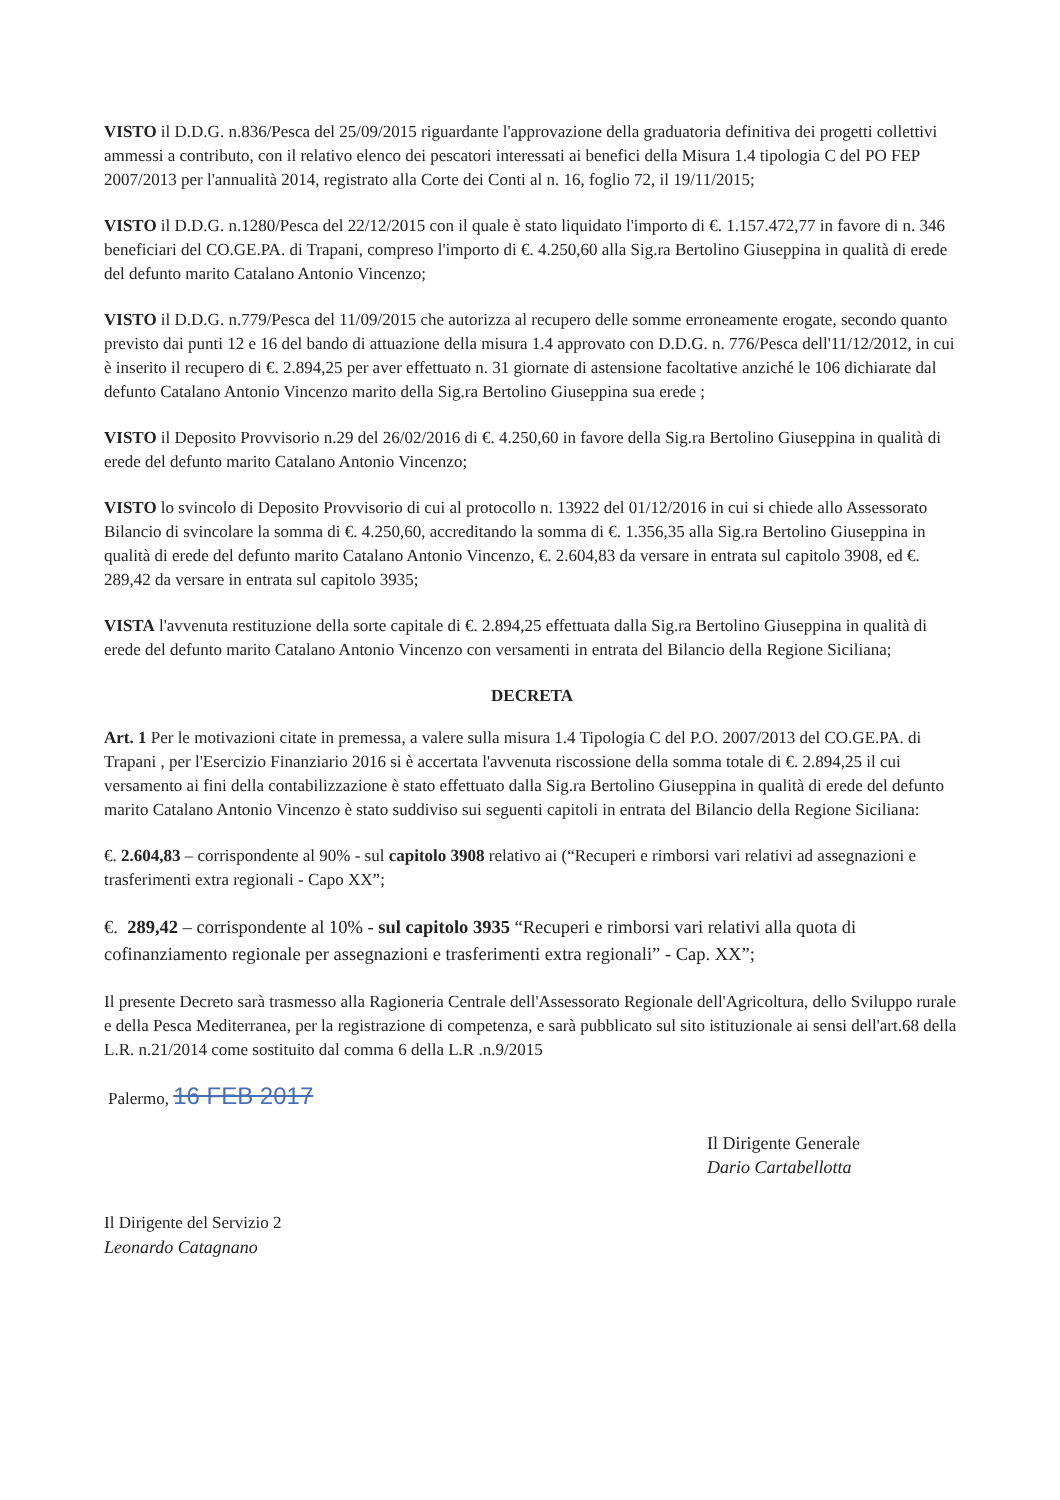VISTO il D.D.G. n.836/Pesca del 25/09/2015 riguardante l'approvazione della graduatoria definitiva dei progetti collettivi ammessi a contributo, con il relativo elenco dei pescatori interessati ai benefici della Misura 1.4 tipologia C del PO FEP 2007/2013 per l'annualità 2014, registrato alla Corte dei Conti al n. 16, foglio 72, il 19/11/2015;
VISTO il D.D.G. n.1280/Pesca del 22/12/2015 con il quale è stato liquidato l'importo di €. 1.157.472,77 in favore di n. 346 beneficiari del CO.GE.PA. di Trapani, compreso l'importo di €. 4.250,60 alla Sig.ra Bertolino Giuseppina in qualità di erede del defunto marito Catalano Antonio Vincenzo;
VISTO il D.D.G. n.779/Pesca del 11/09/2015 che autorizza al recupero delle somme erroneamente erogate, secondo quanto previsto dai punti 12 e 16 del bando di attuazione della misura 1.4 approvato con D.D.G. n. 776/Pesca dell'11/12/2012, in cui è inserito il recupero di €. 2.894,25 per aver effettuato n. 31 giornate di astensione facoltative anziché le 106 dichiarate dal defunto Catalano Antonio Vincenzo marito della Sig.ra Bertolino Giuseppina sua erede ;
VISTO il Deposito Provvisorio n.29 del 26/02/2016 di €. 4.250,60 in favore della Sig.ra Bertolino Giuseppina in qualità di erede del defunto marito Catalano Antonio Vincenzo;
VISTO lo svincolo di Deposito Provvisorio di cui al protocollo n. 13922 del 01/12/2016 in cui si chiede allo Assessorato Bilancio di svincolare la somma di €. 4.250,60, accreditando la somma di €. 1.356,35 alla Sig.ra Bertolino Giuseppina in qualità di erede del defunto marito Catalano Antonio Vincenzo, €. 2.604,83 da versare in entrata sul capitolo 3908, ed €. 289,42 da versare in entrata sul capitolo 3935;
VISTA l'avvenuta restituzione della sorte capitale di €. 2.894,25 effettuata dalla Sig.ra Bertolino Giuseppina in qualità di erede del defunto marito Catalano Antonio Vincenzo con versamenti in entrata del Bilancio della Regione Siciliana;
DECRETA
Art. 1 Per le motivazioni citate in premessa, a valere sulla misura 1.4 Tipologia C del P.O. 2007/2013 del CO.GE.PA. di Trapani , per l'Esercizio Finanziario 2016 si è accertata l'avvenuta riscossione della somma totale di €. 2.894,25 il cui versamento ai fini della contabilizzazione è stato effettuato dalla Sig.ra Bertolino Giuseppina in qualità di erede del defunto marito Catalano Antonio Vincenzo è stato suddiviso sui seguenti capitoli in entrata del Bilancio della Regione Siciliana:
€. 2.604,83 – corrispondente al 90% - sul capitolo 3908 relativo ai (“Recuperi e rimborsi vari relativi ad assegnazioni e trasferimenti extra regionali - Capo XX”;
€. 289,42 – corrispondente al 10% - sul capitolo 3935 “Recuperi e rimborsi vari relativi alla quota di cofinanziamento regionale per assegnazioni e trasferimenti extra regionali” - Cap. XX”;
Il presente Decreto sarà trasmesso alla Ragioneria Centrale dell'Assessorato Regionale dell'Agricoltura, dello Sviluppo rurale e della Pesca Mediterranea, per la registrazione di competenza, e sarà pubblicato sul sito istituzionale ai sensi dell'art.68 della L.R. n.21/2014 come sostituito dal comma 6 della L.R .n.9/2015
Palermo, 16 FEB 2017
Il Dirigente del Servizio 2
Leonardo Catagnano
Il Dirigente Generale
Dario Cartabellotta